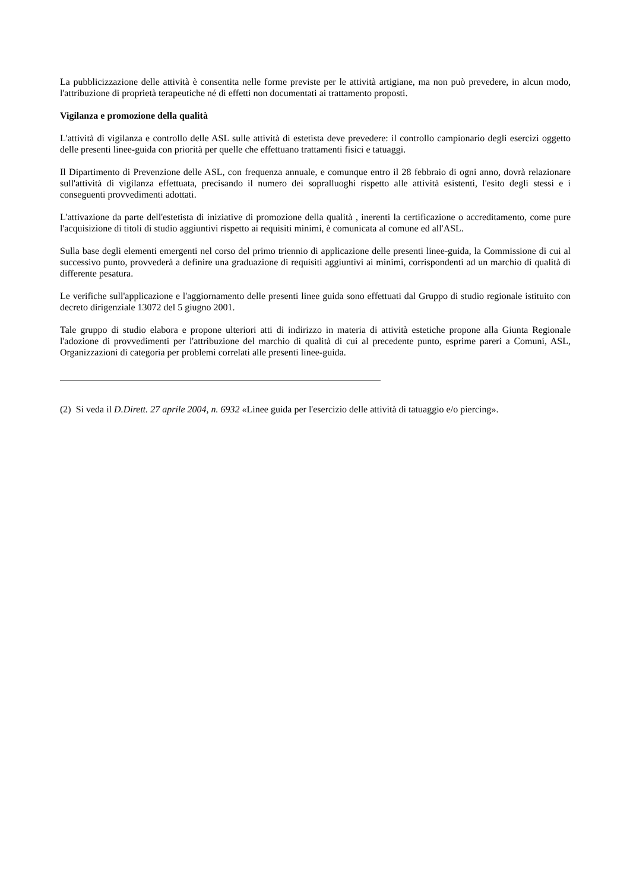La pubblicizzazione delle attività è consentita nelle forme previste per le attività artigiane, ma non può prevedere, in alcun modo, l'attribuzione di proprietà terapeutiche né di effetti non documentati ai trattamento proposti.
Vigilanza e promozione della qualità
L'attività di vigilanza e controllo delle ASL sulle attività di estetista deve prevedere: il controllo campionario degli esercizi oggetto delle presenti linee-guida con priorità per quelle che effettuano trattamenti fisici e tatuaggi.
Il Dipartimento di Prevenzione delle ASL, con frequenza annuale, e comunque entro il 28 febbraio di ogni anno, dovrà relazionare sull'attività di vigilanza effettuata, precisando il numero dei sopralluoghi rispetto alle attività esistenti, l'esito degli stessi e i conseguenti provvedimenti adottati.
L'attivazione da parte dell'estetista di iniziative di promozione della qualità , inerenti la certificazione o accreditamento, come pure l'acquisizione di titoli di studio aggiuntivi rispetto ai requisiti minimi, è comunicata al comune ed all'ASL.
Sulla base degli elementi emergenti nel corso del primo triennio di applicazione delle presenti linee-guida, la Commissione di cui al successivo punto, provvederà a definire una graduazione di requisiti aggiuntivi ai minimi, corrispondenti ad un marchio di qualità di differente pesatura.
Le verifiche sull'applicazione e l'aggiornamento delle presenti linee guida sono effettuati dal Gruppo di studio regionale istituito con decreto dirigenziale 13072 del 5 giugno 2001.
Tale gruppo di studio elabora e propone ulteriori atti di indirizzo in materia di attività estetiche propone alla Giunta Regionale l'adozione di provvedimenti per l'attribuzione del marchio di qualità di cui al precedente punto, esprime pareri a Comuni, ASL, Organizzazioni di categoria per problemi correlati alle presenti linee-guida.
(2) Si veda il D.Dirett. 27 aprile 2004, n. 6932 «Linee guida per l'esercizio delle attività di tatuaggio e/o piercing».